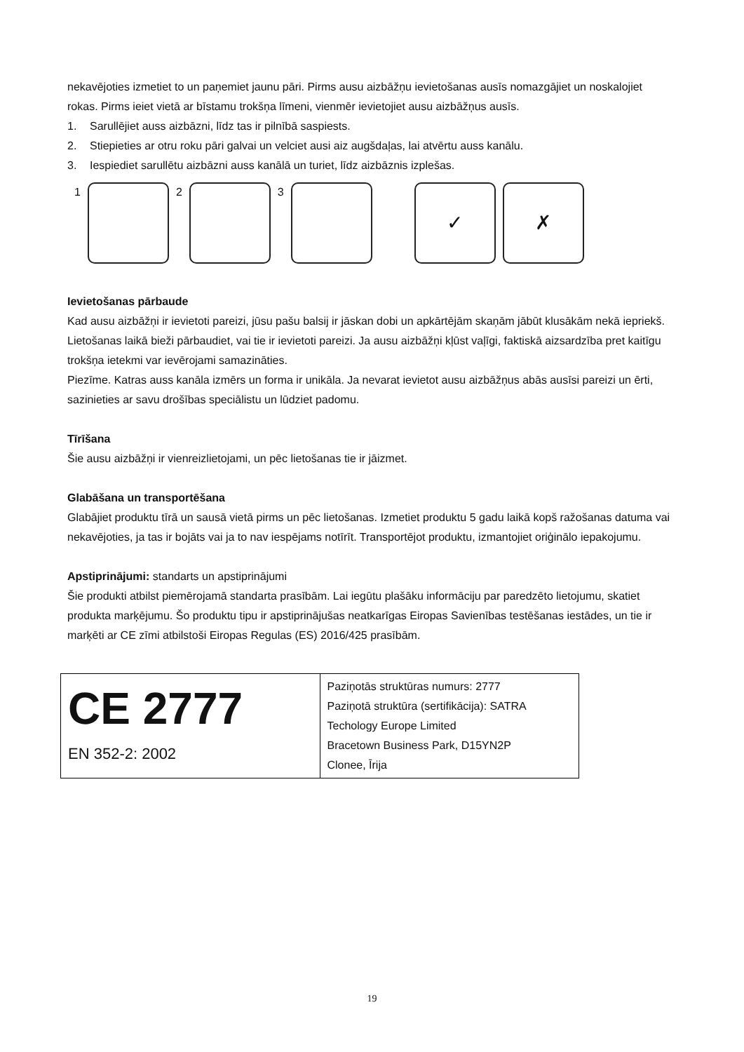nekavējoties izmetiet to un paņemiet jaunu pāri. Pirms ausu aizbāžņu ievietošanas ausīs nomazgājiet un noskalojiet rokas. Pirms ieiet vietā ar bīstamu trokšņa līmeni, vienmēr ievietojiet ausu aizbāžņus ausīs.
1. Sarullējiet auss aizbāzni, līdz tas ir pilnībā saspiests.
2. Stiepieties ar otru roku pāri galvai un velciet ausi aiz augšdaļas, lai atvērtu auss kanālu.
3. Iespiediet sarullētu aizbāzni auss kanālā un turiet, līdz aizbāznis izplešas.
1 2 3
✓ ✗
Ievietošanas pārbaude
Kad ausu aizbāžņi ir ievietoti pareizi, jūsu pašu balsij ir jāskan dobi un apkārtējām skaņām jābūt klusākām nekā iepriekš. Lietošanas laikā bieži pārbaudiet, vai tie ir ievietoti pareizi. Ja ausu aizbāžņi kļūst vaļīgi, faktiskā aizsardzība pret kaitīgu trokšņa ietekmi var ievērojami samazināties.
Piezīme. Katras auss kanāla izmērs un forma ir unikāla. Ja nevarat ievietot ausu aizbāžņus abās ausīsi pareizi un ērti, sazinieties ar savu drošības speciālistu un lūdziet padomu.
Tīrīšana
Šie ausu aizbāžņi ir vienreizlietojami, un pēc lietošanas tie ir jāizmet.
Glabāšana un transportēšana
Glabājiet produktu tīrā un sausā vietā pirms un pēc lietošanas. Izmetiet produktu 5 gadu laikā kopš ražošanas datuma vai nekavējoties, ja tas ir bojāts vai ja to nav iespējams notīrīt. Transportējot produktu, izmantojiet oriģinālo iepakojumu.
Apstiprinājumi: standarts un apstiprinājumi
Šie produkti atbilst piemērojamā standarta prasībām. Lai iegūtu plašāku informāciju par paredzēto lietojumu, skatiet produkta marķējumu. Šo produktu tipu ir apstiprinājušas neatkarīgas Eiropas Savienības testēšanas iestādes, un tie ir marķēti ar CE zīmi atbilstoši Eiropas Regulas (ES) 2016/425 prasībām.
| CE 2777 EN 352-2: 2002 | Paziņotās struktūras numurs: 2777 Paziņotā struktūra (sertifikācija): SATRA Techology Europe Limited Bracetown Business Park, D15YN2P Clonee, Īrija |
19